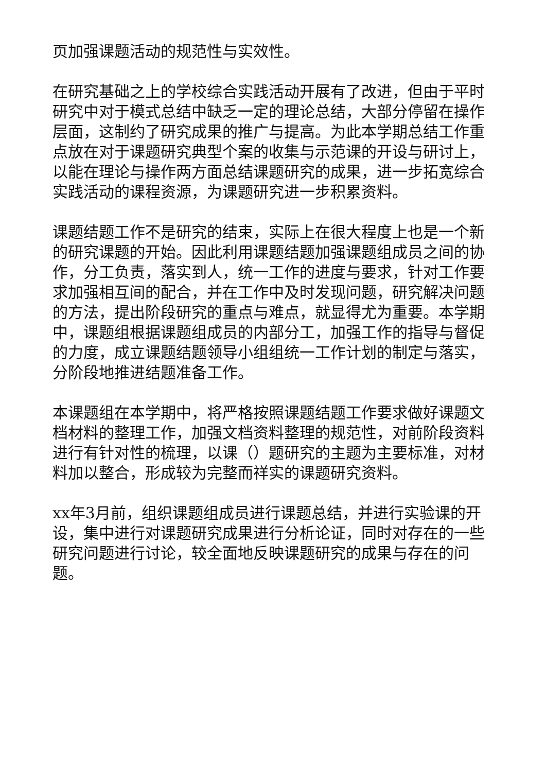页加强课题活动的规范性与实效性。
在研究基础之上的学校综合实践活动开展有了改进，但由于平时研究中对于模式总结中缺乏一定的理论总结，大部分停留在操作层面，这制约了研究成果的推广与提高。为此本学期总结工作重点放在对于课题研究典型个案的收集与示范课的开设与研讨上，以能在理论与操作两方面总结课题研究的成果，进一步拓宽综合实践活动的课程资源，为课题研究进一步积累资料。
课题结题工作不是研究的结束，实际上在很大程度上也是一个新的研究课题的开始。因此利用课题结题加强课题组成员之间的协作，分工负责，落实到人，统一工作的进度与要求，针对工作要求加强相互间的配合，并在工作中及时发现问题，研究解决问题的方法，提出阶段研究的重点与难点，就显得尤为重要。本学期中，课题组根据课题组成员的内部分工，加强工作的指导与督促的力度，成立课题结题领导小组组统一工作计划的制定与落实，分阶段地推进结题准备工作。
本课题组在本学期中，将严格按照课题结题工作要求做好课题文档材料的整理工作，加强文档资料整理的规范性，对前阶段资料进行有针对性的梳理，以课（）题研究的主题为主要标准，对材料加以整合，形成较为完整而祥实的课题研究资料。
xx年3月前，组织课题组成员进行课题总结，并进行实验课的开设，集中进行对课题研究成果进行分析论证，同时对存在的一些研究问题进行讨论，较全面地反映课题研究的成果与存在的问题。